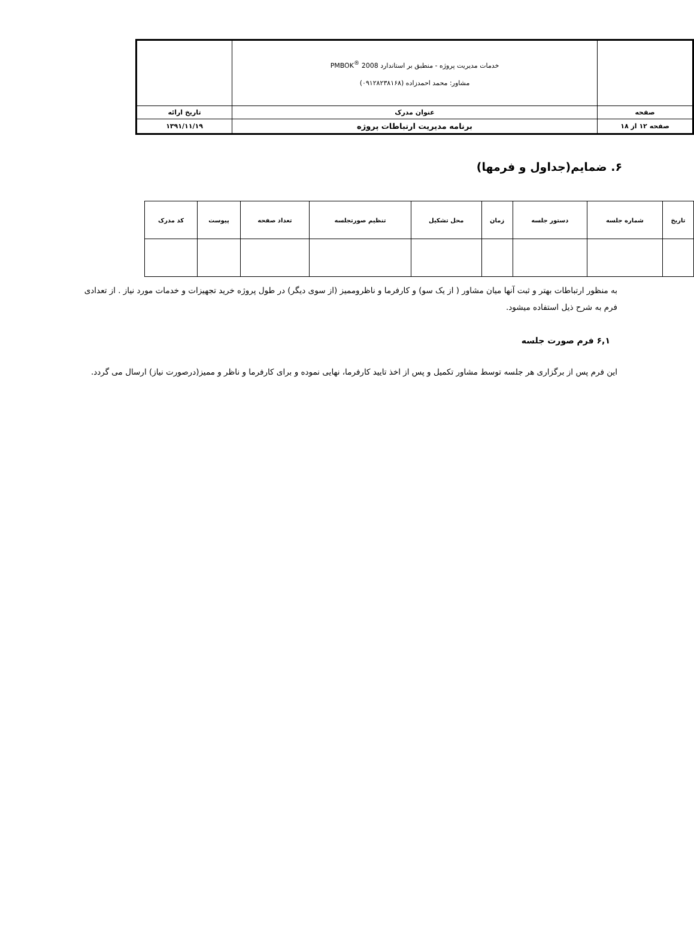| | خدمات مدیریت پروژه - منطبق بر استاندارد PMBOK<sup>®</sup> 2008 مشاور: محمد احمدزاده (۰۹۱۲۸۲۳۸۱۶۸) | |
| صفحه | عنوان مدرک | تاریخ ارائه |
| صفحه ۱۲ از ۱۸ | برنامه مدیریت ارتباطات پروژه | ۱۳۹۱/۱۱/۱۹ |
۶. ضمایم(جداول و فرمها)
| تاریخ | شماره جلسه | دستور جلسه | زمان | محل تشکیل | تنظیم صورتجلسه | تعداد صفحه | پیوست | کد مدرک |
| --- | --- | --- | --- | --- | --- | --- | --- | --- |
به منظور ارتباطات بهتر و ثبت آنها میان مشاور ( از یک سو) و کارفرما و ناظروممیز (از سوی دیگر) در طول پروژه خرید تجهیزات و خدمات مورد نیاز . از تعدادی فرم به شرح ذیل استفاده میشود.
۶,۱ فرم صورت جلسه
این فرم پس از برگزاری هر جلسه توسط مشاور تکمیل و پس از اخذ تایید کارفرما، نهایی نموده و برای کارفرما و ناظر و ممیز(درصورت نیاز) ارسال می گردد.